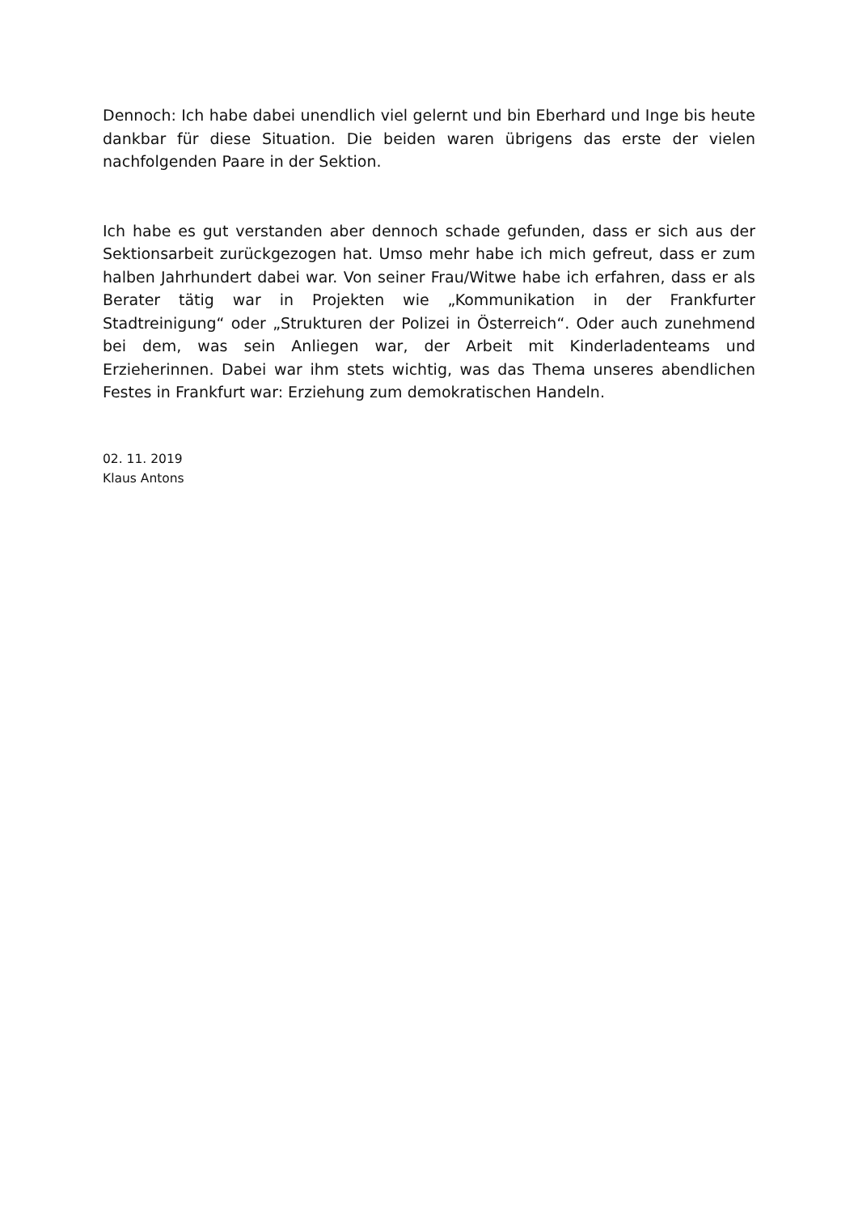Dennoch: Ich habe dabei unendlich viel gelernt und bin Eberhard und Inge bis heute dankbar für diese Situation. Die beiden waren übrigens das erste der vielen nachfolgenden Paare in der Sektion.
Ich habe es gut verstanden aber dennoch schade gefunden, dass er sich aus der Sektionsarbeit zurückgezogen hat. Umso mehr habe ich mich gefreut, dass er zum halben Jahrhundert dabei war. Von seiner Frau/Witwe habe ich erfahren, dass er als Berater tätig war in Projekten wie „Kommunikation in der Frankfurter Stadtreinigung“ oder „Strukturen der Polizei in Österreich“. Oder auch zunehmend bei dem, was sein Anliegen war, der Arbeit mit Kinderladenteams und Erzieherinnen. Dabei war ihm stets wichtig, was das Thema unseres abendlichen Festes in Frankfurt war: Erziehung zum demokratischen Handeln.
02. 11. 2019
Klaus Antons